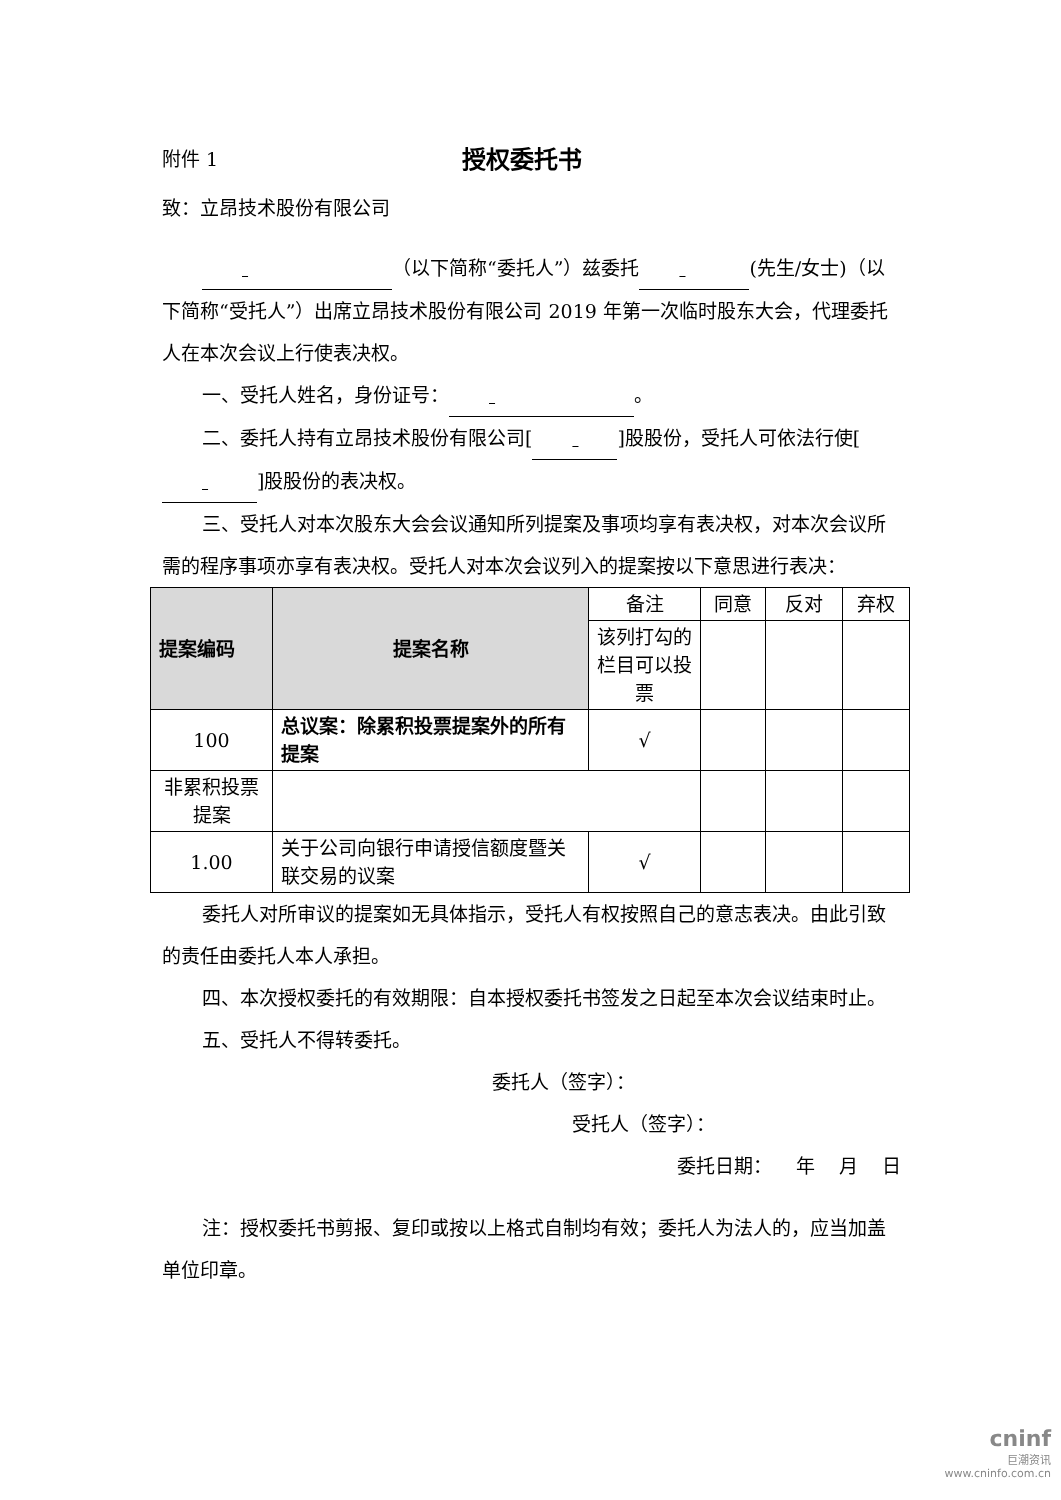附件 1
授权委托书
致：立昂技术股份有限公司
（以下简称“委托人”）兹委托 (先生/女士)（以下简称“受托人”）出席立昂技术股份有限公司 2019 年第一次临时股东大会，代理委托人在本次会议上行使表决权。
一、受托人姓名，身份证号： 。
二、委托人持有立昂技术股份有限公司[ ]股股份，受托人可依法行使[ ]股股份的表决权。
三、受托人对本次股东大会会议通知所列提案及事项均享有表决权，对本次会议所需的程序事项亦享有表决权。受托人对本次会议列入的提案按以下意思进行表决：
| 提案编码 | 提案名称 | 备注 | 同意 | 反对 | 弃权 |
| | | 该列打勾的栏目可以投票 | | | |
| 100 | 总议案：除累积投票提案外的所有提案 | √ | | | |
| 非累积投票提案 | | | | | |
| 1.00 | 关于公司向银行申请授信额度暨关联交易的议案 | √ | | | |
委托人对所审议的提案如无具体指示，受托人有权按照自己的意志表决。由此引致的责任由委托人本人承担。
四、本次授权委托的有效期限：自本授权委托书签发之日起至本次会议结束时止。
五、受托人不得转委托。
委托人（签字）：
受托人（签字）：
委托日期： 年 月 日
注：授权委托书剪报、复印或按以上格式自制均有效；委托人为法人的，应当加盖单位印章。
cninf
巨潮资讯
www.cninfo.com.cn